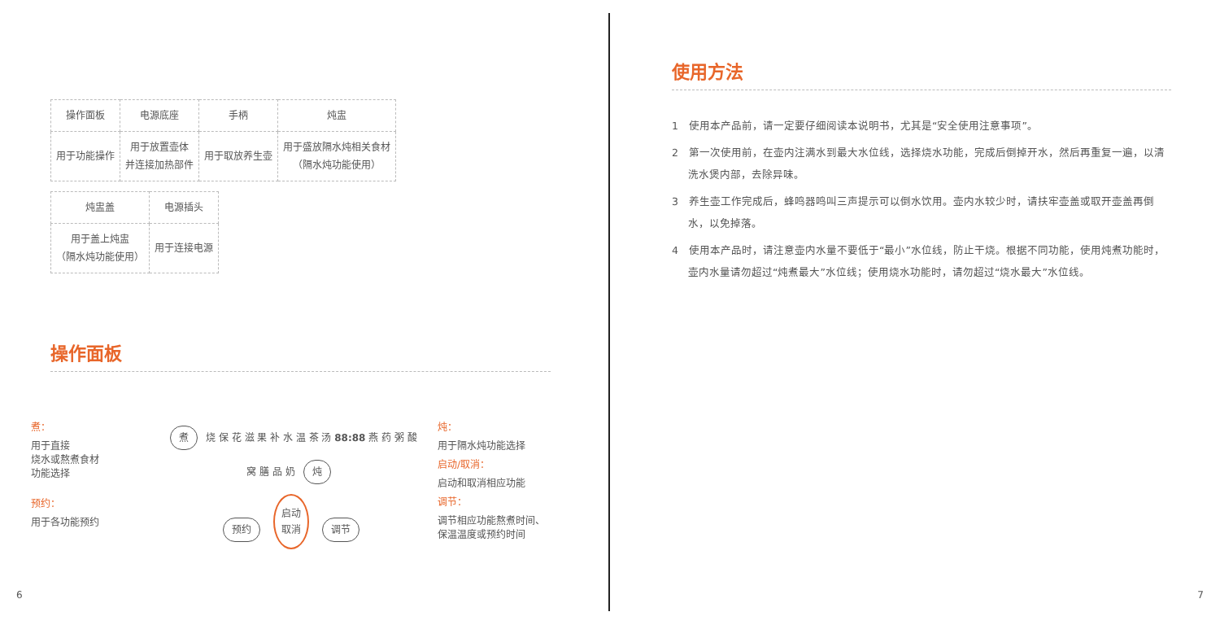| 操作面板 | 电源底座 | 手柄 | 炖盅 |
| --- | --- | --- | --- |
| 用于功能操作 | 用于放置壶体 并连接加热部件 | 用于取放养生壶 | 用于盛放隔水炖相关食材 （隔水炖功能使用） |
| 炖盅盖 | 电源插头 |
| --- | --- |
| 用于盖上炖盅 （隔水炖功能使用） | 用于连接电源 |
操作面板
煮：
用于直接
烧水或熬煮食材
功能选择
预约：
用于各功能预约
煮 烧 保 花 滋 果 补 水 温 茶 汤 88:88 燕 药 粥 酸 窝 膳 品 奶 炖
预约 启动
取消 调节
炖：
用于隔水炖功能选择
启动/取消：
启动和取消相应功能
调节：
调节相应功能熬煮时间、
保温温度或预约时间
6
使用方法
1　使用本产品前，请一定要仔细阅读本说明书，尤其是“安全使用注意事项”。
2　第一次使用前，在壶内注满水到最大水位线，选择烧水功能，完成后倒掉开水，然后再重复一遍，以清洗水煲内部，去除异味。
3　养生壶工作完成后，蜂鸣器鸣叫三声提示可以倒水饮用。壶内水较少时，请扶牢壶盖或取开壶盖再倒水，以免掉落。
4　使用本产品时，请注意壶内水量不要低于“最小”水位线，防止干烧。根据不同功能，使用炖煮功能时，壶内水量请勿超过“炖煮最大”水位线；使用烧水功能时，请勿超过“烧水最大”水位线。
7